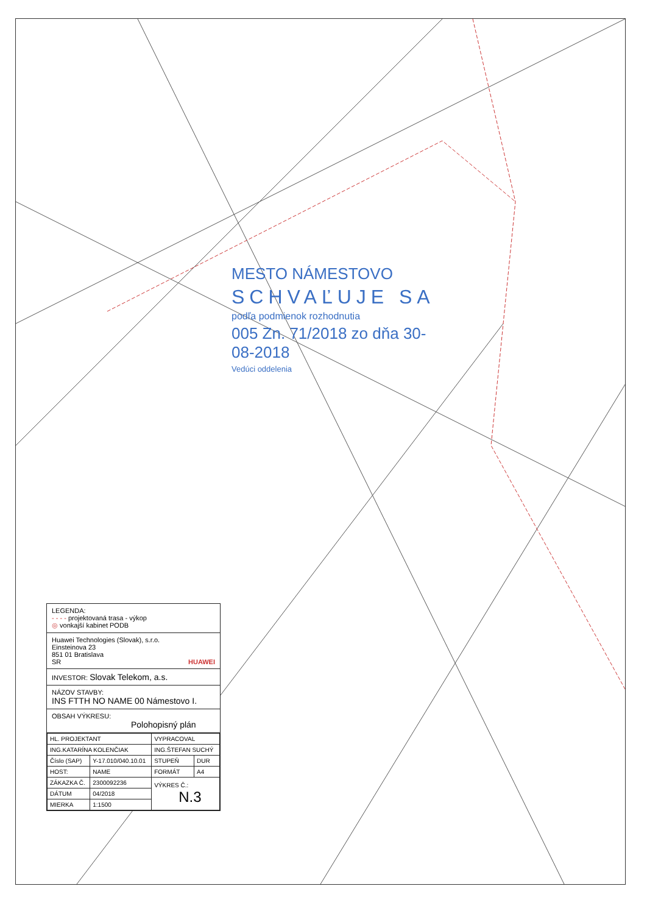MESTO NÁMESTOVO
SCHVAĽUJE SA
podľa podmienok rozhodnutia
005 Zn. 71/2018 zo dňa 30-08-2018
Vedúci oddelenia
LEGENDA:
- - - - projektovaná trasa - výkop
◎ vonkajší kabinet PODB
Huawei Technologies (Slovak), s.r.o.
Einsteinova 23
851 01 Bratislava
SR HUAWEI
INVESTOR: Slovak Telekom, a.s.
NÁZOV STAVBY:
INS FTTH NO NAME 00 Námestovo I.
OBSAH VÝKRESU:
Polohopisný plán
| HL. PROJEKTANT | | VYPRACOVAL | |
| ING.KATARÍNA KOLENČIAK | | ING.ŠTEFAN SUCHÝ | |
| Číslo (SAP) | Y-17.010/040.10.01 | STUPEŇ | DUR |
| HOST: | NAME | FORMÁT | A4 |
| ZÁKAZKA Č. | 2300092236 | VÝKRES Č.: N.3 | |
| DÁTUM | 04/2018 | | |
| MIERKA | 1:1500 | | |